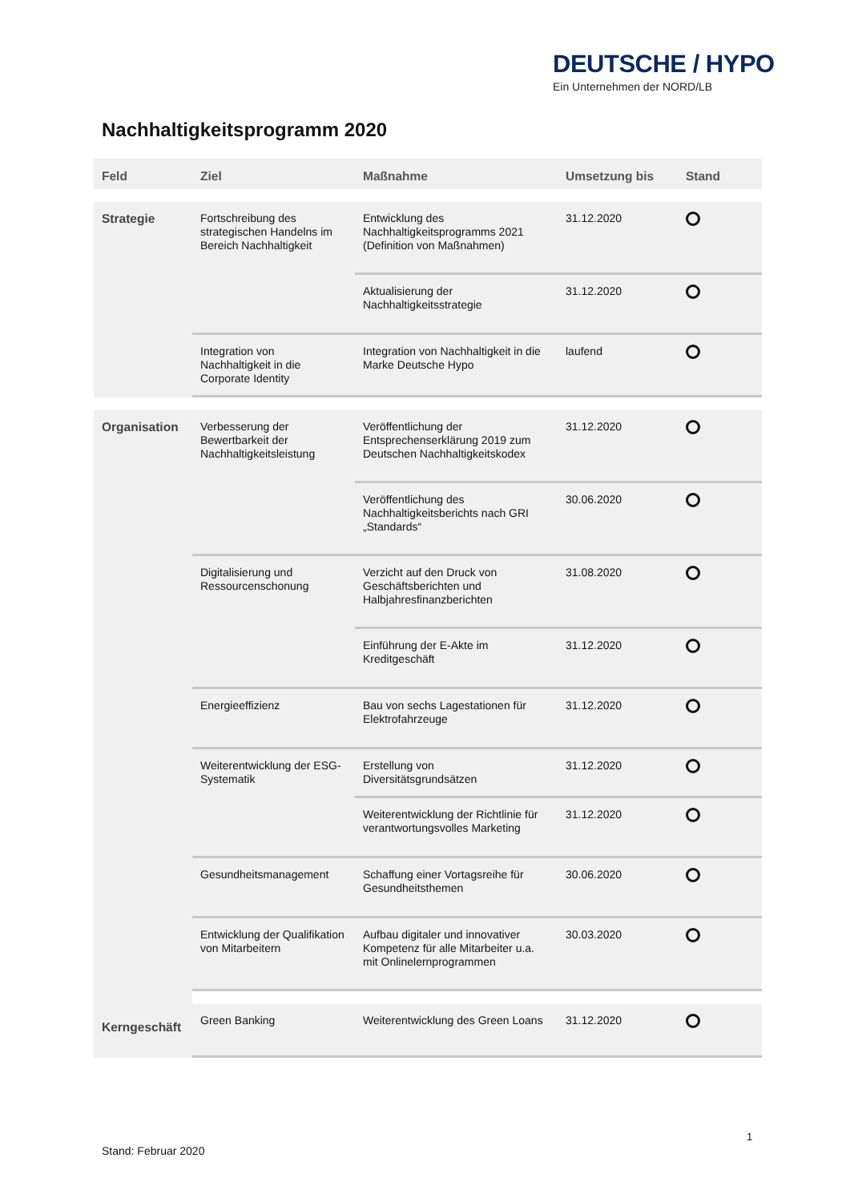DEUTSCHE / HYPO
Ein Unternehmen der NORD/LB
Nachhaltigkeitsprogramm 2020
| Feld | Ziel | Maßnahme | Umsetzung bis | Stand |
| --- | --- | --- | --- | --- |
| Strategie | Fortschreibung des strategischen Handelns im Bereich Nachhaltigkeit | Entwicklung des Nachhaltigkeitsprogramms 2021 (Definition von Maßnahmen) | 31.12.2020 | |
| | | Aktualisierung der Nachhaltigkeitsstrategie | 31.12.2020 | |
| | Integration von Nachhaltigkeit in die Corporate Identity | Integration von Nachhaltigkeit in die Marke Deutsche Hypo | laufend | |
| Organisation | Verbesserung der Bewertbarkeit der Nachhaltigkeitsleistung | Veröffentlichung der Entsprechenserklärung 2019 zum Deutschen Nachhaltigkeitskodex | 31.12.2020 | |
| | | Veröffentlichung des Nachhaltigkeitsberichts nach GRI „Standards“ | 30.06.2020 | |
| | Digitalisierung und Ressourcenschonung | Verzicht auf den Druck von Geschäftsberichten und Halbjahresfinanzberichten | 31.08.2020 | |
| | | Einführung der E-Akte im Kreditgeschäft | 31.12.2020 | |
| | Energieeffizienz | Bau von sechs Lagestationen für Elektrofahrzeuge | 31.12.2020 | |
| | Weiterentwicklung der ESG-Systematik | Erstellung von Diversitätsgrundsätzen | 31.12.2020 | |
| | | Weiterentwicklung der Richtlinie für verantwortungsvolles Marketing | 31.12.2020 | |
| | Gesundheitsmanagement | Schaffung einer Vortagsreihe für Gesundheitsthemen | 30.06.2020 | |
| | Entwicklung der Qualifikation von Mitarbeitern | Aufbau digitaler und innovativer Kompetenz für alle Mitarbeiter u.a. mit Onlinelernprogrammen | 30.03.2020 | |
| Kerngeschäft | Green Banking | Weiterentwicklung des Green Loans | 31.12.2020 | |
1
Stand: Februar 2020